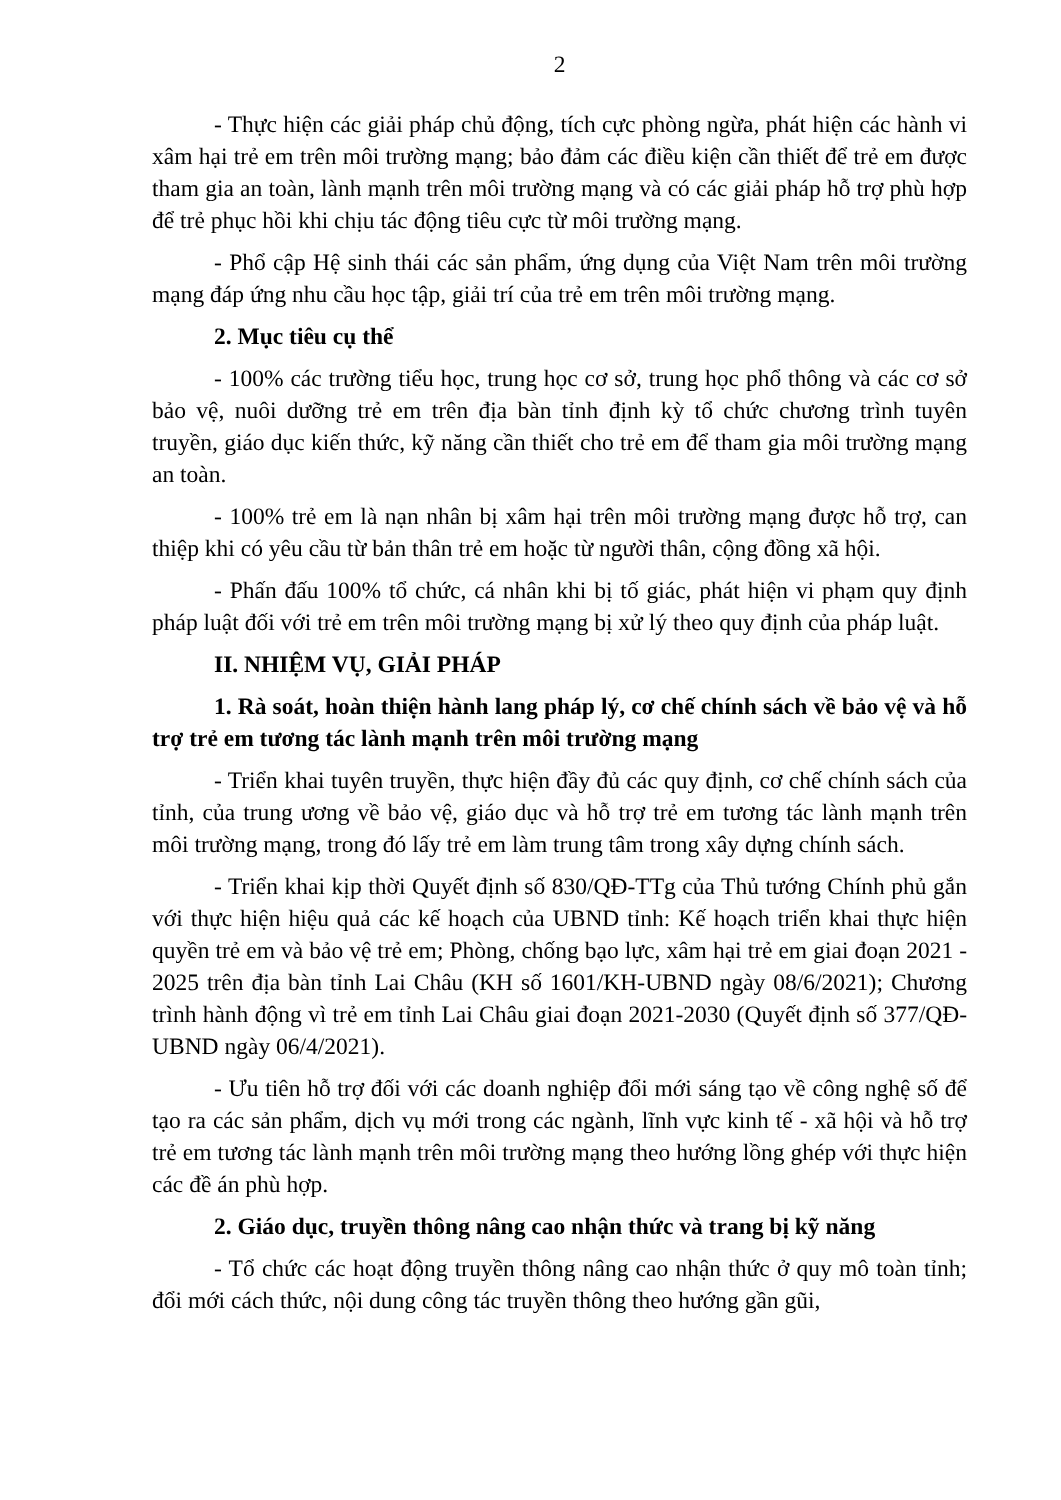2
- Thực hiện các giải pháp chủ động, tích cực phòng ngừa, phát hiện các hành vi xâm hại trẻ em trên môi trường mạng; bảo đảm các điều kiện cần thiết để trẻ em được tham gia an toàn, lành mạnh trên môi trường mạng và có các giải pháp hỗ trợ phù hợp để trẻ phục hồi khi chịu tác động tiêu cực từ môi trường mạng.
- Phổ cập Hệ sinh thái các sản phẩm, ứng dụng của Việt Nam trên môi trường mạng đáp ứng nhu cầu học tập, giải trí của trẻ em trên môi trường mạng.
2. Mục tiêu cụ thể
- 100% các trường tiểu học, trung học cơ sở, trung học phổ thông và các cơ sở bảo vệ, nuôi dưỡng trẻ em trên địa bàn tỉnh định kỳ tổ chức chương trình tuyên truyền, giáo dục kiến thức, kỹ năng cần thiết cho trẻ em để tham gia môi trường mạng an toàn.
- 100% trẻ em là nạn nhân bị xâm hại trên môi trường mạng được hỗ trợ, can thiệp khi có yêu cầu từ bản thân trẻ em hoặc từ người thân, cộng đồng xã hội.
- Phấn đấu 100% tổ chức, cá nhân khi bị tố giác, phát hiện vi phạm quy định pháp luật đối với trẻ em trên môi trường mạng bị xử lý theo quy định của pháp luật.
II. NHIỆM VỤ, GIẢI PHÁP
1. Rà soát, hoàn thiện hành lang pháp lý, cơ chế chính sách về bảo vệ và hỗ trợ trẻ em tương tác lành mạnh trên môi trường mạng
- Triển khai tuyên truyền, thực hiện đầy đủ các quy định, cơ chế chính sách của tỉnh, của trung ương về bảo vệ, giáo dục và hỗ trợ trẻ em tương tác lành mạnh trên môi trường mạng, trong đó lấy trẻ em làm trung tâm trong xây dựng chính sách.
- Triển khai kịp thời Quyết định số 830/QĐ-TTg của Thủ tướng Chính phủ gắn với thực hiện hiệu quả các kế hoạch của UBND tỉnh: Kế hoạch triển khai thực hiện quyền trẻ em và bảo vệ trẻ em; Phòng, chống bạo lực, xâm hại trẻ em giai đoạn 2021 - 2025 trên địa bàn tỉnh Lai Châu (KH số 1601/KH-UBND ngày 08/6/2021); Chương trình hành động vì trẻ em tỉnh Lai Châu giai đoạn 2021-2030 (Quyết định số 377/QĐ-UBND ngày 06/4/2021).
- Ưu tiên hỗ trợ đối với các doanh nghiệp đổi mới sáng tạo về công nghệ số để tạo ra các sản phẩm, dịch vụ mới trong các ngành, lĩnh vực kinh tế - xã hội và hỗ trợ trẻ em tương tác lành mạnh trên môi trường mạng theo hướng lồng ghép với thực hiện các đề án phù hợp.
2. Giáo dục, truyền thông nâng cao nhận thức và trang bị kỹ năng
- Tổ chức các hoạt động truyền thông nâng cao nhận thức ở quy mô toàn tỉnh; đổi mới cách thức, nội dung công tác truyền thông theo hướng gần gũi,